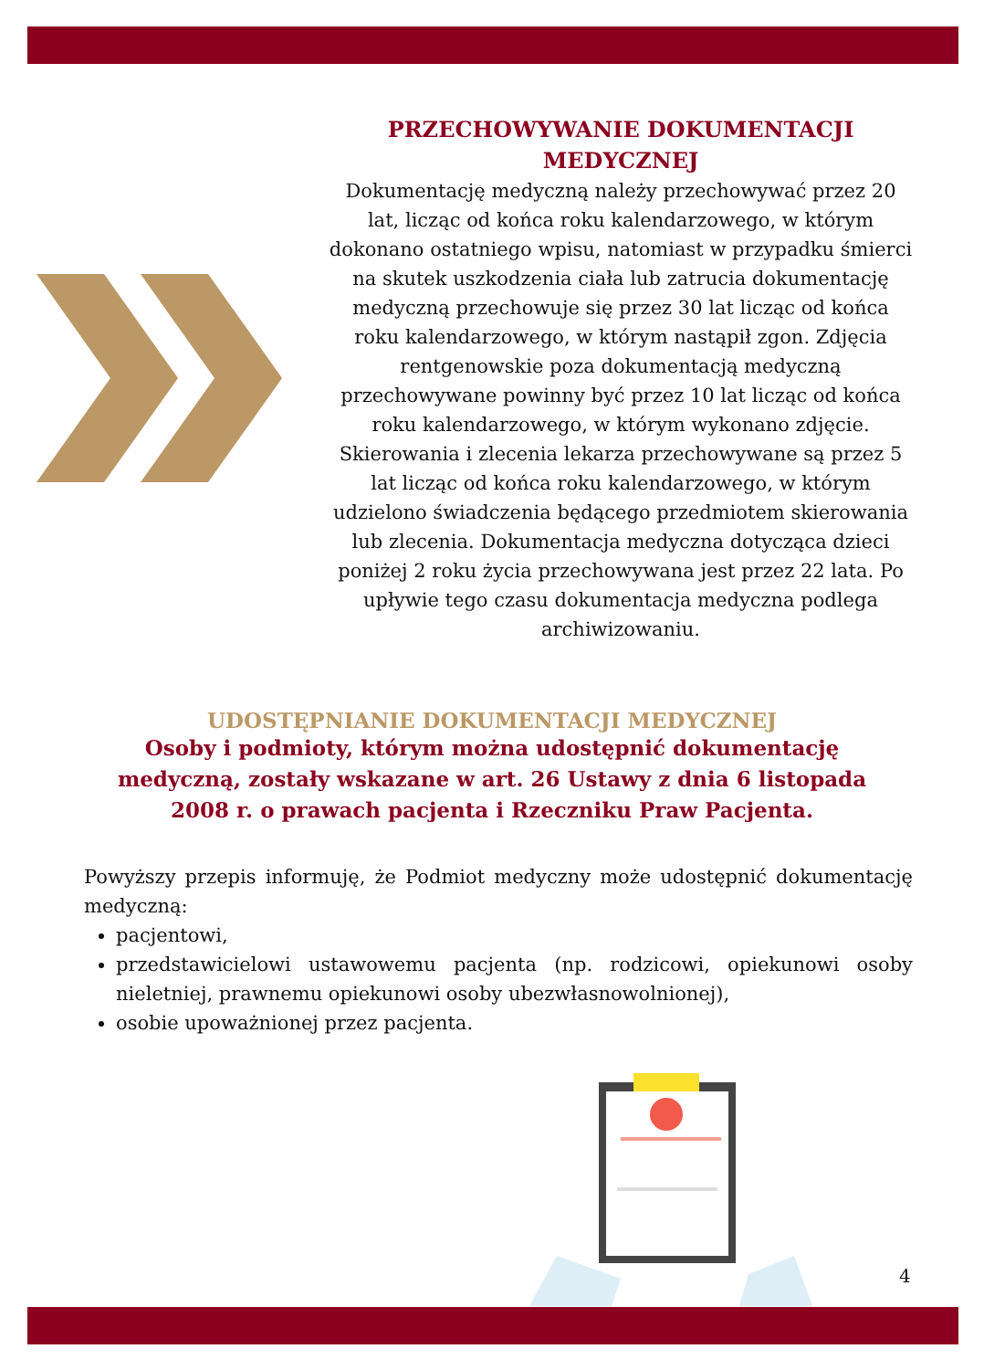PRZECHOWYWANIE DOKUMENTACJI MEDYCZNEJ
Dokumentację medyczną należy przechowywać przez 20 lat, licząc od końca roku kalendarzowego, w którym dokonano ostatniego wpisu, natomiast w przypadku śmierci na skutek uszkodzenia ciała lub zatrucia dokumentację medyczną przechowuje się przez 30 lat licząc od końca roku kalendarzowego, w którym nastąpił zgon. Zdjęcia rentgenowskie poza dokumentacją medyczną przechowywane powinny być przez 10 lat licząc od końca roku kalendarzowego, w którym wykonano zdjęcie. Skierowania i zlecenia lekarza przechowywane są przez 5 lat licząc od końca roku kalendarzowego, w którym udzielono świadczenia będącego przedmiotem skierowania lub zlecenia. Dokumentacja medyczna dotycząca dzieci poniżej 2 roku życia przechowywana jest przez 22 lata. Po upływie tego czasu dokumentacja medyczna podlega archiwizowaniu.
UDOSTĘPNIANIE DOKUMENTACJI MEDYCZNEJ
Osoby i podmioty, którym można udostępnić dokumentację medyczną, zostały wskazane w art. 26 Ustawy z dnia 6 listopada 2008 r. o prawach pacjenta i Rzeczniku Praw Pacjenta.
Powyższy przepis informuję, że Podmiot medyczny może udostępnić dokumentację medyczną:
pacjentowi,
przedstawicielowi ustawowemu pacjenta (np. rodzicowi, opiekunowi osoby nieletniej, prawnemu opiekunowi osoby ubezwłasnowolnionej),
osobie upoważnionej przez pacjenta.
4